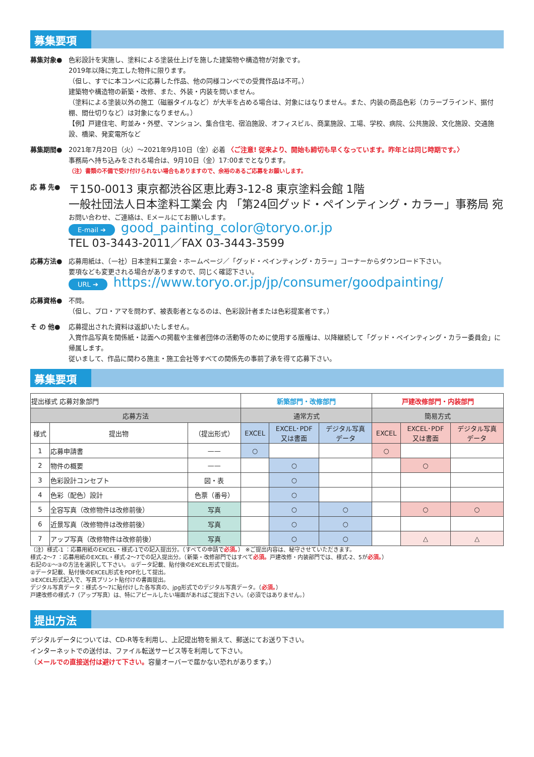募集要項
募集対象● 色彩設計を実施し、塗料による塗装仕上げを施した建築物や構造物が対象です。
2019年以降に完工した物件に限ります。
（但し、すでに本コンペに応募した作品、他の同様コンペでの受賞作品は不可。）
建築物や構造物の新築・改修、また、外装・内装を問いません。
（塗料による塗装以外の施工（磁器タイルなど）が大半を占める場合は、対象にはなりません。また、内装の商品色彩（カラーブラインド、据付棚、間仕切りなど）は対象になりません。）
【例】戸建住宅、町並み・外壁、マンション、集合住宅、宿泊施設、オフィスビル、商業施設、工場、学校、病院、公共施設、文化施設、交通施設、橋梁、発変電所など
募集期間● 2021年7月20日（火）～2021年9月10日（金）必着 〈ご注意! 従来より、開始も締切も早くなっています。昨年とは同じ時期です。〉
事務局へ持ち込みをされる場合は、9月10日（金）17:00までとなります。
（注）書類の不備で受け付けられない場合もありますので、余裕のあるご応募をお願いします。
応 募 先●
〒150-0013 東京都渋谷区恵比寿3-12-8 東京塗料会館 1階
一般社団法人日本塗料工業会 内 「第24回グッド・ペインティング・カラー」事務局 宛
お問い合わせ、ご連絡は、Eメールにてお願いします。
E-mail ➔ good_painting_color@toryo.or.jp
TEL 03-3443-2011／FAX 03-3443-3599
応募方法● 応募用紙は、（一社）日本塗料工業会・ホームページ／「グッド・ペインティング・カラー」コーナーからダウンロード下さい。
要項なども変更される場合がありますので、同じく確認下さい。
URL ➔ https://www.toryo.or.jp/jp/consumer/goodpainting/
応募資格● 不問。
（但し、プロ・アマを問わず、被表彰者となるのは、色彩設計者または色彩提案者です。）
そ の 他● 応募提出された資料は返却いたしません。
入賞作品写真を関係紙・誌面への掲載や主催者団体の活動等のために使用する版権は、以降継続して「グッド・ペインティング・カラー委員会」に帰属します。
従いまして、作品に関わる施主・施工会社等すべての関係先の事前了承を得て応募下さい。
募集要項
| 提出様式 応募対象部門 | | | 新築部門・改修部門 | | | 戸建改修部門・内装部門 | | |
| --- | --- | --- | --- | --- | --- | --- | --- | --- |
| 応募方法 | | | 通常方式 | | | 簡易方式 | | |
| 様式 | 提出物 | （提出形式） | EXCEL | EXCEL･PDF 又は書面 | デジタル写真 データ | EXCEL | EXCEL･PDF 又は書面 | デジタル写真 データ |
| 1 | 応募申請書 | —— | ○ | | | ○ | | |
| 2 | 物件の概要 | —— | | ○ | | | ○ | |
| 3 | 色彩設計コンセプト | 図・表 | | ○ | | | | |
| 4 | 色彩（配色）設計 | 色票（番号） | | ○ | | | | |
| 5 | 全容写真（改修物件は改修前後） | 写真 | | ○ | ○ | | ○ | ○ |
| 6 | 近景写真（改修物件は改修前後） | 写真 | | ○ | ○ | | | |
| 7 | アップ写真（改修物件は改修前後） | 写真 | | ○ | ○ | | △ | △ |
（注）様式-1 ：応募用紙のEXCEL・様式-1での記入提出分。（すべての申請で必須。） ※ご提出内容は、秘守させていただきます。
様式-2～7 ：応募用紙のEXCEL・様式-2～7での記入提出分。（新築・改修部門ではすべて必須。戸建改修・内装部門では、様式-2、5が必須。）
右記の①～③の方法を選択して下さい。 ①データ記載、貼付後のEXCEL形式で提出。
②データ記載、貼付後のEXCEL形式をPDF化して提出。
③EXCEL形式記入で、写真プリント貼付けの書面提出。
デジタル写真データ：様式-5～7に貼付けした各写真の、jpg形式でのデジタル写真データ。（必須。）
戸建改修の様式-7（アップ写真）は、特にアピールしたい場面があればご提出下さい。（必須ではありません。）
提出方法
デジタルデータについては、CD-R等を利用し、上記提出物を揃えて、郵送にてお送り下さい。
インターネットでの送付は、ファイル転送サービス等を利用して下さい。
（メールでの直接送付は避けて下さい。容量オーバーで届かない恐れがあります。）